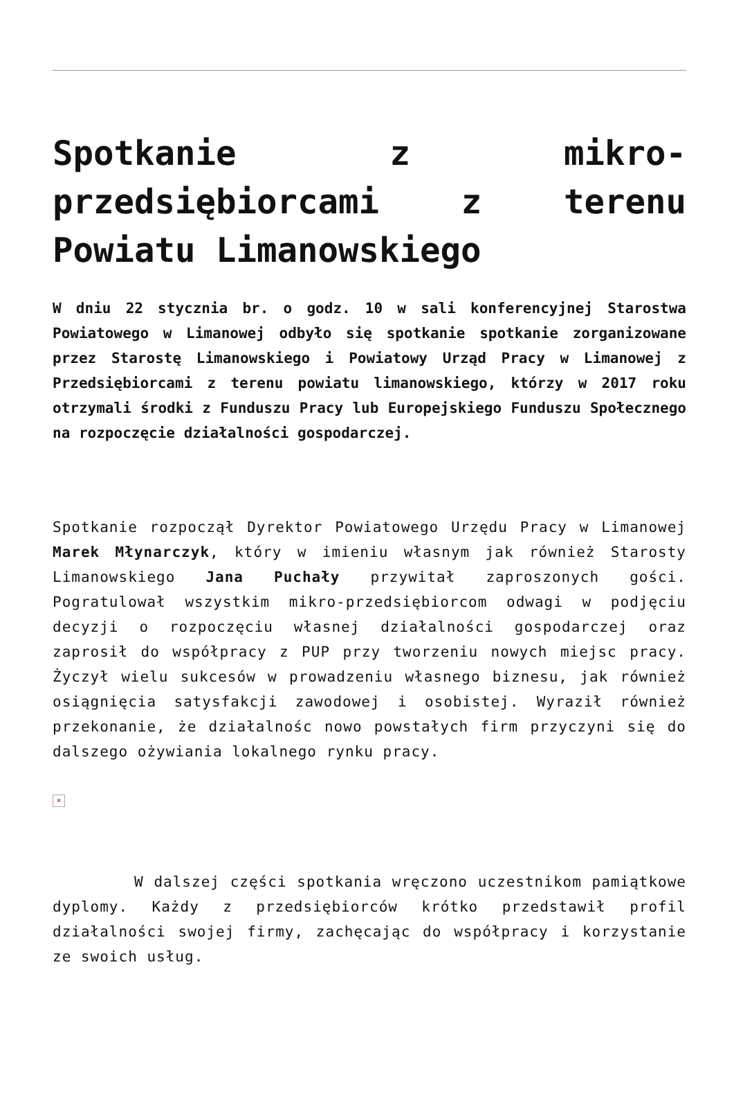Spotkanie z mikro-przedsiębiorcami z terenu Powiatu Limanowskiego
W dniu 22 stycznia br. o godz. 10 w sali konferencyjnej Starostwa Powiatowego w Limanowej odbyło się spotkanie spotkanie zorganizowane przez Starostę Limanowskiego i Powiatowy Urząd Pracy w Limanowej z Przedsiębiorcami z terenu powiatu limanowskiego, którzy w 2017 roku otrzymali środki z Funduszu Pracy lub Europejskiego Funduszu Społecznego na rozpoczęcie działalności gospodarczej.
Spotkanie rozpoczął Dyrektor Powiatowego Urzędu Pracy w Limanowej Marek Młynarczyk, który w imieniu własnym jak również Starosty Limanowskiego Jana Puchały przywitał zaproszonych gości. Pogratulował wszystkim mikro-przedsiębiorcom odwagi w podjęciu decyzji o rozpoczęciu własnej działalności gospodarczej oraz zaprosił do współpracy z PUP przy tworzeniu nowych miejsc pracy. Życzył wielu sukcesów w prowadzeniu własnego biznesu, jak również osiągnięcia satysfakcji zawodowej i osobistej. Wyraził również przekonanie, że działalnośc nowo powstałych firm przyczyni się do dalszego ożywiania lokalnego rynku pracy.
×
W dalszej części spotkania wręczono uczestnikom pamiątkowe dyplomy. Każdy z przedsiębiorców krótko przedstawił profil działalności swojej firmy, zachęcając do współpracy i korzystanie ze swoich usług.